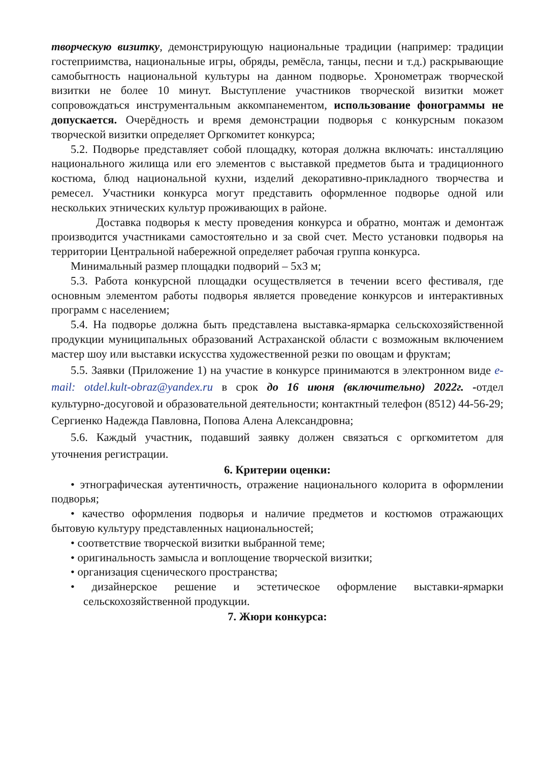творческую визитку, демонстрирующую национальные традиции (например: традиции гостеприимства, национальные игры, обряды, ремёсла, танцы, песни и т.д.) раскрывающие самобытность национальной культуры на данном подворье. Хронометраж творческой визитки не более 10 минут. Выступление участников творческой визитки может сопровождаться инструментальным аккомпанементом, использование фонограммы не допускается. Очерёдность и время демонстрации подворья с конкурсным показом творческой визитки определяет Оргкомитет конкурса;
5.2. Подворье представляет собой площадку, которая должна включать: инсталляцию национального жилища или его элементов с выставкой предметов быта и традиционного костюма, блюд национальной кухни, изделий декоративно-прикладного творчества и ремесел. Участники конкурса могут представить оформленное подворье одной или нескольких этнических культур проживающих в районе.
Доставка подворья к месту проведения конкурса и обратно, монтаж и демонтаж производится участниками самостоятельно и за свой счет. Место установки подворья на территории Центральной набережной определяет рабочая группа конкурса.
Минимальный размер площадки подворий – 5х3 м;
5.3. Работа конкурсной площадки осуществляется в течении всего фестиваля, где основным элементом работы подворья является проведение конкурсов и интерактивных программ с населением;
5.4. На подворье должна быть представлена выставка-ярмарка сельскохозяйственной продукции муниципальных образований Астраханской области с возможным включением мастер шоу или выставки искусства художественной резки по овощам и фруктам;
5.5. Заявки (Приложение 1) на участие в конкурсе принимаются в электронном виде e-mail: otdel.kult-obraz@yandex.ru в срок до 16 июня (включительно) 2022г. -отдел культурно-досуговой и образовательной деятельности; контактный телефон (8512) 44-56-29; Сергиенко Надежда Павловна, Попова Алена Александровна;
5.6. Каждый участник, подавший заявку должен связаться с оргкомитетом для уточнения регистрации.
6. Критерии оценки:
• этнографическая аутентичность, отражение национального колорита в оформлении подворья;
• качество оформления подворья и наличие предметов и костюмов отражающих бытовую культуру представленных национальностей;
• соответствие творческой визитки выбранной теме;
• оригинальность замысла и воплощение творческой визитки;
• организация сценического пространства;
• дизайнерское решение и эстетическое оформление выставки-ярмарки сельскохозяйственной продукции.
7. Жюри конкурса: